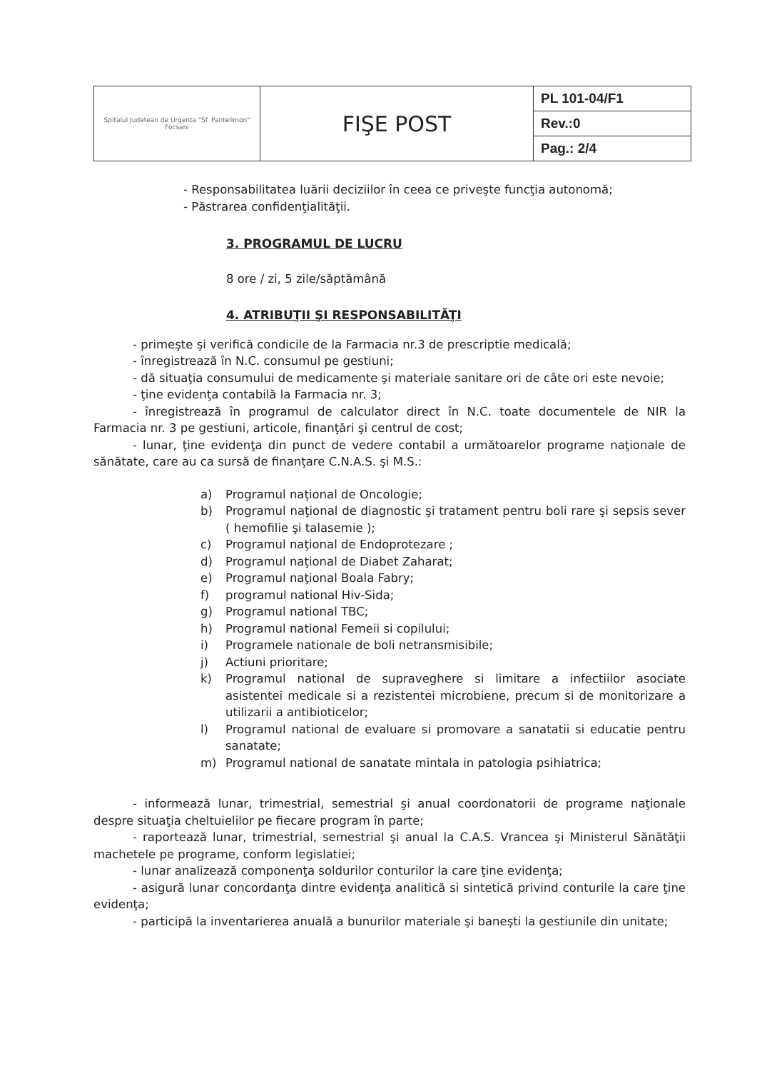| Spitalul Judetean de Urgenta "Sf. Pantelimon" Focsani | FIŞE POST | PL 101-04/F1 |
| | | Rev.:0 |
| | | Pag.: 2/4 |
- Responsabilitatea luării deciziilor în ceea ce priveşte funcţia autonomă;
- Păstrarea confidenţialităţii.
3. PROGRAMUL DE LUCRU
8 ore / zi, 5 zile/săptămână
4. ATRIBUŢII ŞI RESPONSABILITĂŢI
- primeşte şi verifică condicile de la Farmacia nr.3 de prescriptie medicală;
- înregistrează în N.C. consumul pe gestiuni;
- dă situaţia consumului de medicamente şi materiale sanitare ori de câte ori este nevoie;
- ţine evidenţa contabilă la Farmacia nr. 3;
- înregistrează în programul de calculator direct în N.C. toate documentele de NIR la Farmacia nr. 3 pe gestiuni, articole, finanţări şi centrul de cost;
- lunar, ţine evidenţa din punct de vedere contabil a următoarelor programe naţionale de sănătate, care au ca sursă de finanţare C.N.A.S. şi M.S.:
a) Programul naţional de Oncologie;
b) Programul naţional de diagnostic şi tratament pentru boli rare şi sepsis sever ( hemofilie şi talasemie );
c) Programul naţional de Endoprotezare ;
d) Programul naţional de Diabet Zaharat;
e) Programul naţional Boala Fabry;
f) programul national Hiv-Sida;
g) Programul national TBC;
h) Programul national Femeii si copilului;
i) Programele nationale de boli netransmisibile;
j) Actiuni prioritare;
k) Programul national de supraveghere si limitare a infectiilor asociate asistentei medicale si a rezistentei microbiene, precum si de monitorizare a utilizarii a antibioticelor;
l) Programul national de evaluare si promovare a sanatatii si educatie pentru sanatate;
m) Programul national de sanatate mintala in patologia psihiatrica;
- informează lunar, trimestrial, semestrial şi anual coordonatorii de programe naţionale despre situaţia cheltuielilor pe fiecare program în parte;
- raportează lunar, trimestrial, semestrial şi anual la C.A.S. Vrancea şi Ministerul Sănătăţii machetele pe programe, conform legislatiei;
- lunar analizează componenţa soldurilor conturilor la care ţine evidenţa;
- asigură lunar concordanţa dintre evidenţa analitică si sintetică privind conturile la care ţine evidenţa;
- participă la inventarierea anuală a bunurilor materiale şi baneşti la gestiunile din unitate;